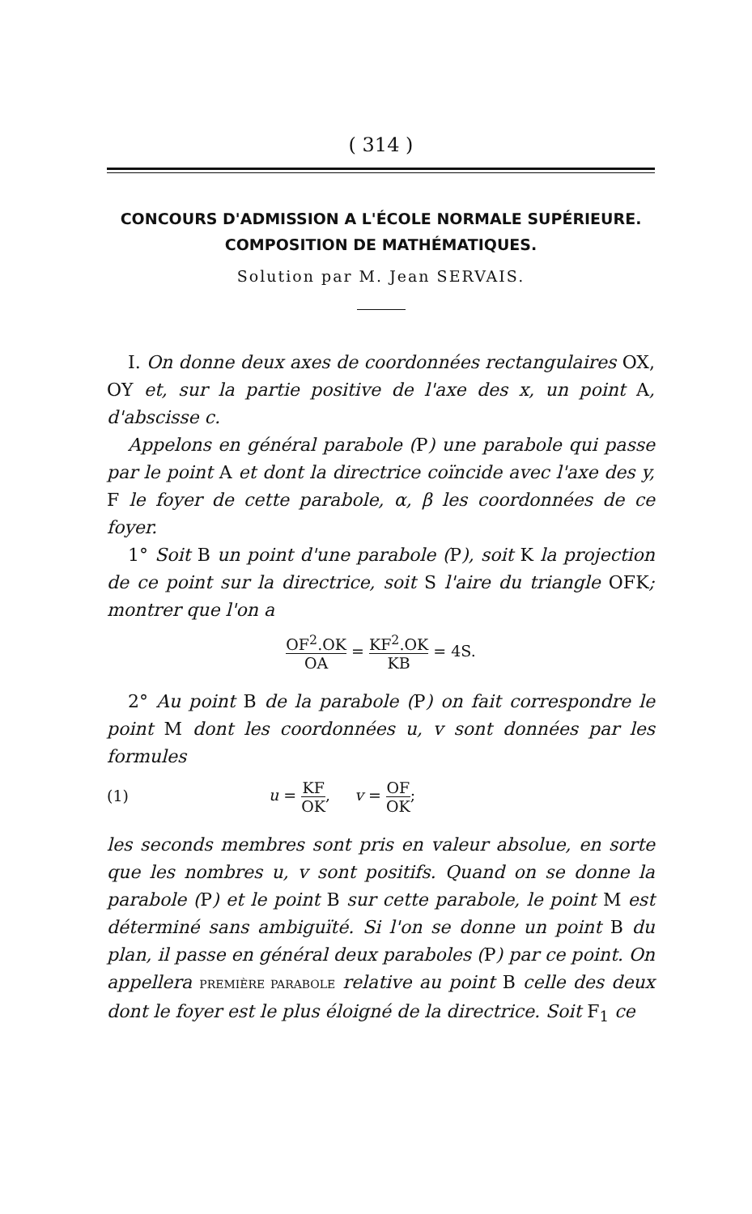( 314 )
CONCOURS D'ADMISSION A L'ÉCOLE NORMALE SUPÉRIEURE.
COMPOSITION DE MATHÉMATIQUES.
Solution par M. Jean SERVAIS.
I. On donne deux axes de coordonnées rectangulaires OX, OY et, sur la partie positive de l'axe des x, un point A, d'abscisse c.
Appelons en général parabole (P) une parabole qui passe par le point A et dont la directrice coïncide avec l'axe des y, F le foyer de cette parabole, α, β les coordonnées de ce foyer.
1° Soit B un point d'une parabole (P), soit K la projection de ce point sur la directrice, soit S l'aire du triangle OFK; montrer que l'on a
OF<sup>2</sup>.OK OA = KF<sup>2</sup>.OK KB = 4S.
2° Au point B de la parabole (P) on fait correspondre le point M dont les coordonnées u, v sont données par les formules
(1) u = KF OK, v = OF OK;
les seconds membres sont pris en valeur absolue, en sorte que les nombres u, v sont positifs. Quand on se donne la parabole (P) et le point B sur cette parabole, le point M est déterminé sans ambiguïté. Si l'on se donne un point B du plan, il passe en général deux paraboles (P) par ce point. On appellera PREMIÈRE PARABOLE relative au point B celle des deux dont le foyer est le plus éloigné de la directrice. Soit F<sub>1</sub> ce